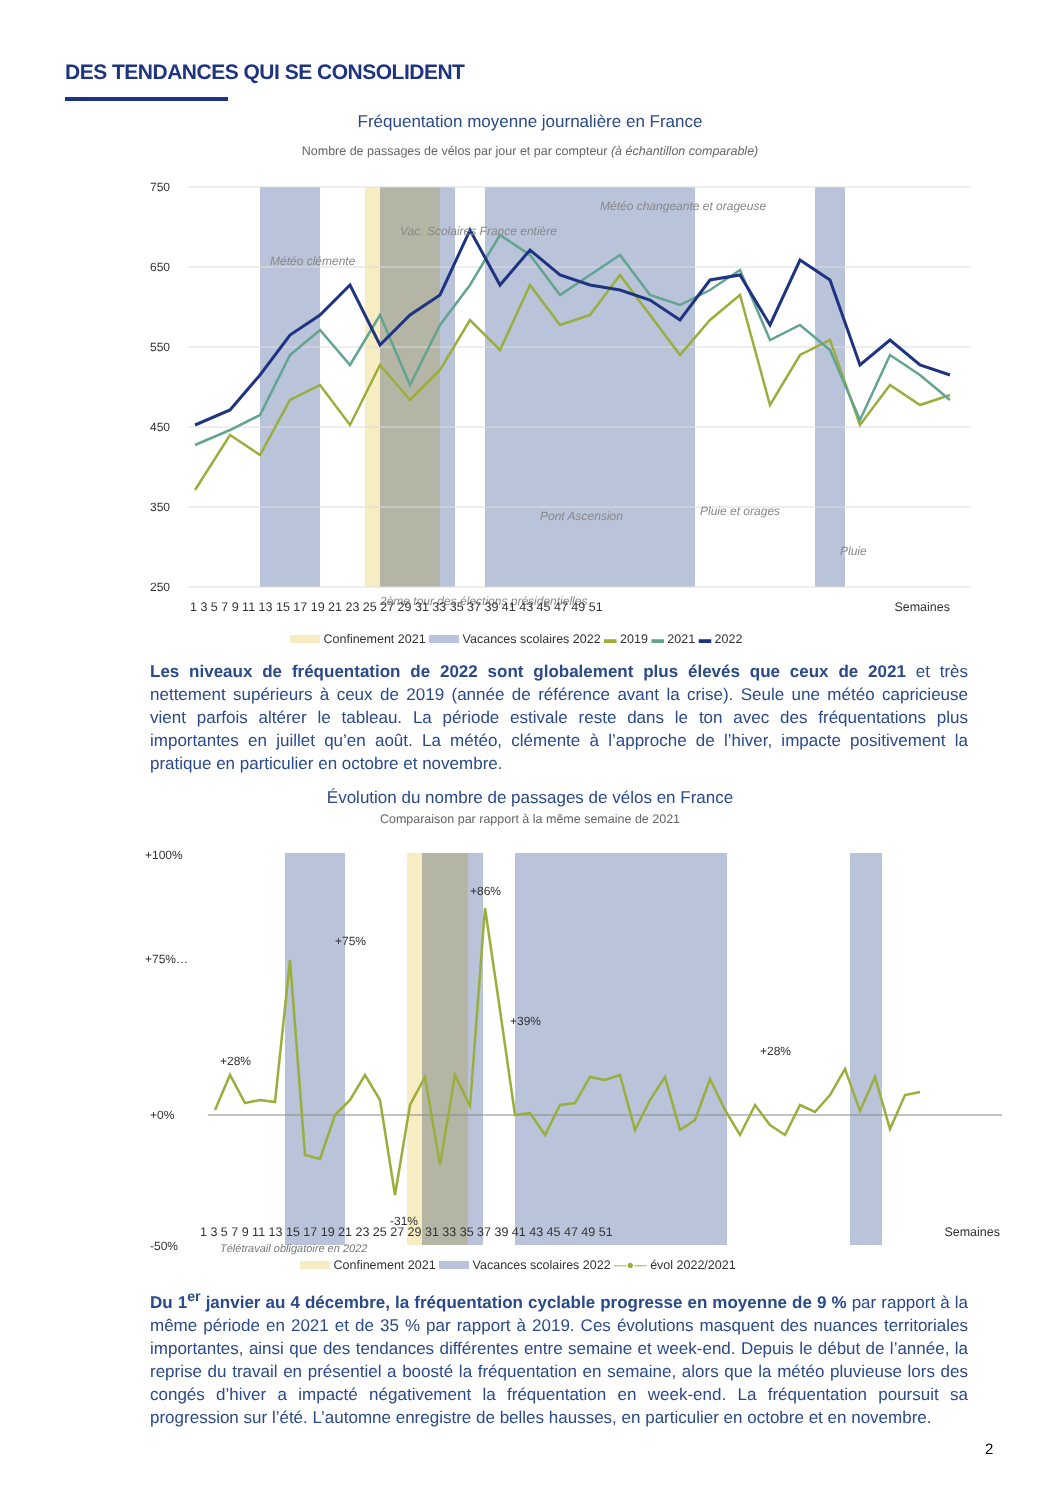DES TENDANCES QUI SE CONSOLIDENT
Fréquentation moyenne journalière en France
Nombre de passages de vélos par jour et par compteur (à échantillon comparable)
750
650
550
450
350
250
Météo clémente
Vac. Scolaires France entière
Météo changeante et orageuse
Pluie et orages
Pont Ascension
Pluie
2ème tour des élections présidentielles
1 3 5 7 9 11 13 15 17 19 21 23 25 27 29 31 33 35 37 39 41 43 45 47 49 51 Semaines
Confinement 2021 Vacances scolaires 2022 ▬ 2019 ▬ 2021 ▬ 2022
Les niveaux de fréquentation de 2022 sont globalement plus élevés que ceux de 2021 et très nettement supérieurs à ceux de 2019 (année de référence avant la crise). Seule une météo capricieuse vient parfois altérer le tableau. La période estivale reste dans le ton avec des fréquentations plus importantes en juillet qu’en août. La météo, clémente à l’approche de l’hiver, impacte positivement la pratique en particulier en octobre et novembre.
Évolution du nombre de passages de vélos en France
Comparaison par rapport à la même semaine de 2021
+100%
+75%…
+0%
-50%
+75%
+86%
-31%
+39%
+28%
+28%
1 3 5 7 9 11 13 15 17 19 21 23 25 27 29 31 33 35 37 39 41 43 45 47 49 51 Semaines
Télétravail obligatoire en 2022
Confinement 2021 Vacances scolaires 2022 —●— évol 2022/2021
Du 1<sup>er</sup> janvier au 4 décembre, la fréquentation cyclable progresse en moyenne de 9 % par rapport à la même période en 2021 et de 35 % par rapport à 2019. Ces évolutions masquent des nuances territoriales importantes, ainsi que des tendances différentes entre semaine et week-end. Depuis le début de l’année, la reprise du travail en présentiel a boosté la fréquentation en semaine, alors que la météo pluvieuse lors des congés d’hiver a impacté négativement la fréquentation en week-end. La fréquentation poursuit sa progression sur l’été. L’automne enregistre de belles hausses, en particulier en octobre et en novembre.
2